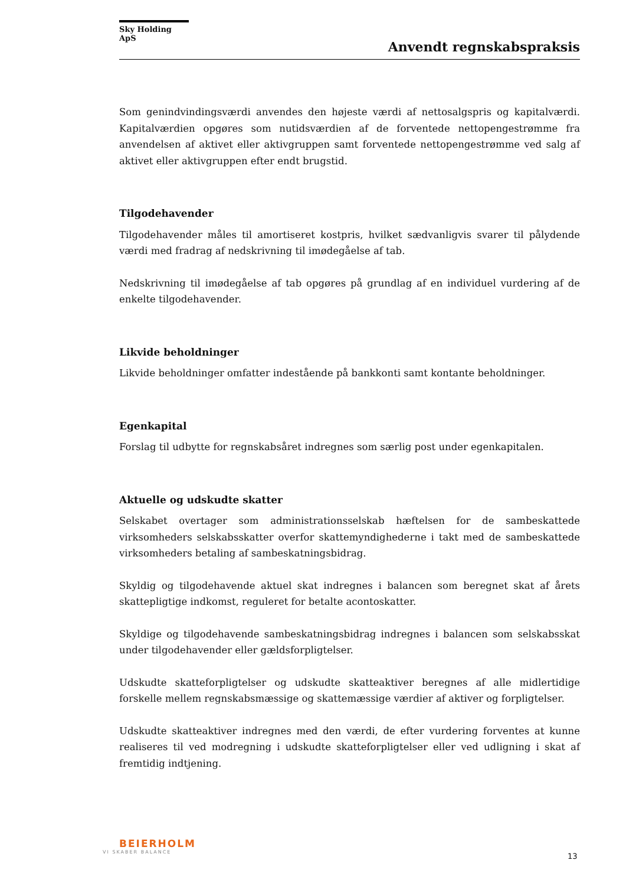Sky Holding ApS
Anvendt regnskabspraksis
Som genindvindingsværdi anvendes den højeste værdi af nettosalgspris og kapitalværdi. Kapitalværdien opgøres som nutidsværdien af de forventede nettopengestrømme fra anvendelsen af aktivet eller aktivgruppen samt forventede nettopengestrømme ved salg af aktivet eller aktivgruppen efter endt brugstid.
Tilgodehavender
Tilgodehavender måles til amortiseret kostpris, hvilket sædvanligvis svarer til pålydende værdi med fradrag af nedskrivning til imødegåelse af tab.
Nedskrivning til imødegåelse af tab opgøres på grundlag af en individuel vurdering af de enkelte tilgodehavender.
Likvide beholdninger
Likvide beholdninger omfatter indestående på bankkonti samt kontante beholdninger.
Egenkapital
Forslag til udbytte for regnskabsåret indregnes som særlig post under egenkapitalen.
Aktuelle og udskudte skatter
Selskabet overtager som administrationsselskab hæftelsen for de sambeskattede virksomheders selskabsskatter overfor skattemyndighederne i takt med de sambeskattede virksomheders betaling af sambeskatningsbidrag.
Skyldig og tilgodehavende aktuel skat indregnes i balancen som beregnet skat af årets skattepligtige indkomst, reguleret for betalte acontoskatter.
Skyldige og tilgodehavende sambeskatningsbidrag indregnes i balancen som selskabsskat under tilgodehavender eller gældsforpligtelser.
Udskudte skatteforpligtelser og udskudte skatteaktiver beregnes af alle midlertidige forskelle mellem regnskabsmæssige og skattemæssige værdier af aktiver og forpligtelser.
Udskudte skatteaktiver indregnes med den værdi, de efter vurdering forventes at kunne realiseres til ved modregning i udskudte skatteforpligtelser eller ved udligning i skat af fremtidig indtjening.
BEIERHOLM
VI SKABER BALANCE
13